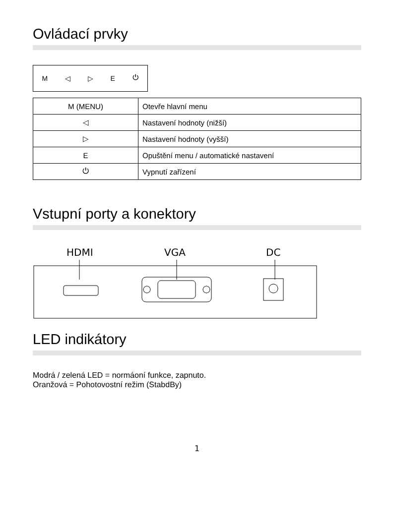Ovládací prvky
M ◁ ▷ E ⏻
| M (MENU) | Otevře hlavní menu |
| ◁ | Nastavení hodnoty (nižší) |
| ▷ | Nastavení hodnoty (vyšší) |
| E | Opuštění menu / automatické nastavení |
| ⏻ | Vypnutí zařízení |
Vstupní porty a konektory
HDMI
VGA
DC
LED indikátory
Modrá / zelená LED = normáoní funkce, zapnuto.
Oranžová = Pohotovostní režim (StabdBy)
1